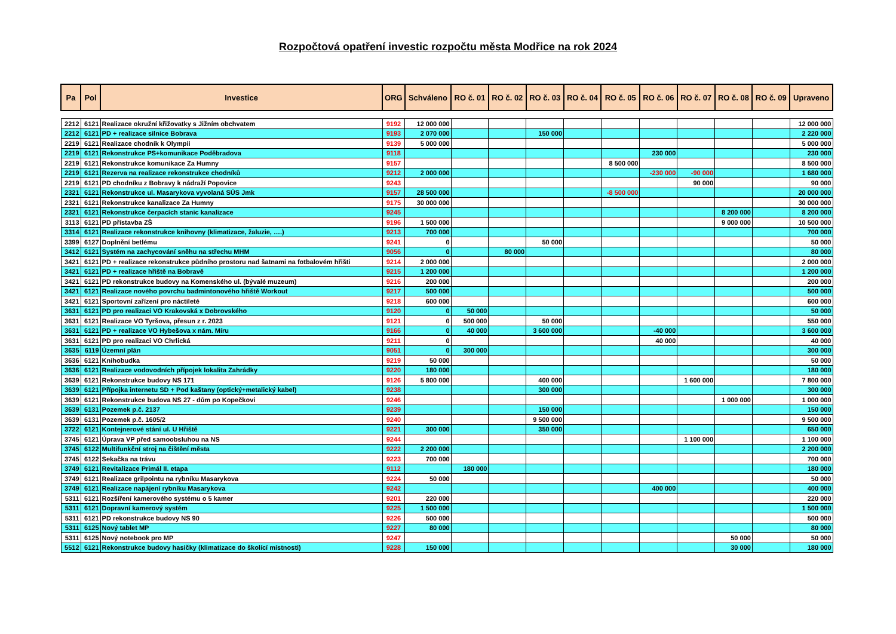Rozpočtová opatření investic rozpočtu města Modřice na rok 2024
| Pa | Pol | Investice | ORG | Schváleno | RO č. 01 | RO č. 02 | RO č. 03 | RO č. 04 | RO č. 05 | RO č. 06 | RO č. 07 | RO č. 08 | RO č. 09 | Upraveno |
| --- | --- | --- | --- | --- | --- | --- | --- | --- | --- | --- | --- | --- | --- | --- |
| 2212 | 6121 | Realizace okružní křižovatky s Jižním obchvatem | 9192 | 12 000 000 | | | | | | | | | | 12 000 000 |
| 2212 | 6121 | PD + realizace silnice Bobrava | 9193 | 2 070 000 | | | 150 000 | | | | | | | 2 220 000 |
| 2219 | 6121 | Realizace chodník k Olympii | 9139 | 5 000 000 | | | | | | | | | | 5 000 000 |
| 2219 | 6121 | Rekonstrukce PS+komunikace Poděbradova | 9118 | | | | | | | 230 000 | | | | 230 000 |
| 2219 | 6121 | Rekonstrukce komunikace Za Humny | 9157 | | | | | | 8 500 000 | | | | | 8 500 000 |
| 2219 | 6121 | Rezerva na realizace rekonstrukce chodníků | 9212 | 2 000 000 | | | | | | -230 000 | -90 000 | | | 1 680 000 |
| 2219 | 6121 | PD chodníku z Bobravy k nádraží Popovice | 9243 | | | | | | | | 90 000 | | | 90 000 |
| 2321 | 6121 | Rekonstrukce ul. Masarykova vyvolaná SÚS Jmk | 9157 | 28 500 000 | | | | | -8 500 000 | | | | | 20 000 000 |
| 2321 | 6121 | Rekonstrukce kanalizace Za Humny | 9175 | 30 000 000 | | | | | | | | | | 30 000 000 |
| 2321 | 6121 | Rekonstrukce čerpacích stanic kanalizace | 9245 | | | | | | | | | 8 200 000 | | 8 200 000 |
| 3113 | 6121 | PD přístavba ZŠ | 9196 | 1 500 000 | | | | | | | | 9 000 000 | | 10 500 000 |
| 3314 | 6121 | Realizace rekonstrukce knihovny (klimatizace, žaluzie, ….) | 9213 | 700 000 | | | | | | | | | | 700 000 |
| 3399 | 6127 | Doplnění betlému | 9241 | 0 | | | 50 000 | | | | | | | 50 000 |
| 3412 | 6121 | Systém na zachycování sněhu na střechu MHM | 9056 | 0 | | 80 000 | | | | | | | | 80 000 |
| 3421 | 6121 | PD + realizace rekonstrukce půdního prostoru nad šatnami na fotbalovém hřišti | 9214 | 2 000 000 | | | | | | | | | | 2 000 000 |
| 3421 | 6121 | PD + realizace hřiště na Bobravě | 9215 | 1 200 000 | | | | | | | | | | 1 200 000 |
| 3421 | 6121 | PD rekonstrukce budovy na Komenského ul. (bývalé muzeum) | 9216 | 200 000 | | | | | | | | | | 200 000 |
| 3421 | 6121 | Realizace nového povrchu badmintonového hřiště Workout | 9217 | 500 000 | | | | | | | | | | 500 000 |
| 3421 | 6121 | Sportovní zařízení pro náctileté | 9218 | 600 000 | | | | | | | | | | 600 000 |
| 3631 | 6121 | PD pro realizaci VO Krakovská x Dobrovského | 9120 | 0 | 50 000 | | | | | | | | | 50 000 |
| 3631 | 6121 | Realizace VO Tyršova, přesun z r. 2023 | 9121 | 0 | 500 000 | | 50 000 | | | | | | | 550 000 |
| 3631 | 6121 | PD + realizace VO Hybešova x nám. Míru | 9166 | 0 | 40 000 | | 3 600 000 | | | -40 000 | | | | 3 600 000 |
| 3631 | 6121 | PD pro realizaci VO Chrlická | 9211 | 0 | | | | | | 40 000 | | | | 40 000 |
| 3635 | 6119 | Územní plán | 9051 | 0 | 300 000 | | | | | | | | | 300 000 |
| 3636 | 6121 | Knihobudka | 9219 | 50 000 | | | | | | | | | | 50 000 |
| 3636 | 6121 | Realizace vodovodních přípojek lokalita Zahrádky | 9220 | 180 000 | | | | | | | | | | 180 000 |
| 3639 | 6121 | Rekonstrukce budovy NS 171 | 9126 | 5 800 000 | | | 400 000 | | | | 1 600 000 | | | 7 800 000 |
| 3639 | 6121 | Přípojka internetu SD + Pod kaštany (optický+metalický kabel) | 9238 | | | | 300 000 | | | | | | | 300 000 |
| 3639 | 6121 | Rekonstrukce budova NS 27 - dům po Kopečkovi | 9246 | | | | | | | | | 1 000 000 | | 1 000 000 |
| 3639 | 6131 | Pozemek p.č. 2137 | 9239 | | | | 150 000 | | | | | | | 150 000 |
| 3639 | 6131 | Pozemek p.č. 1605/2 | 9240 | | | | 9 500 000 | | | | | | | 9 500 000 |
| 3722 | 6121 | Kontejnerové stání ul. U Hřiště | 9221 | 300 000 | | | 350 000 | | | | | | | 650 000 |
| 3745 | 6121 | Úprava VP před samoobsluhou na NS | 9244 | | | | | | | | 1 100 000 | | | 1 100 000 |
| 3745 | 6122 | Multifunkční stroj na čištění města | 9222 | 2 200 000 | | | | | | | | | | 2 200 000 |
| 3745 | 6122 | Sekačka na trávu | 9223 | 700 000 | | | | | | | | | | 700 000 |
| 3749 | 6121 | Revitalizace Primál II. etapa | 9112 | | 180 000 | | | | | | | | | 180 000 |
| 3749 | 6121 | Realizace grilpointu na rybníku Masarykova | 9224 | 50 000 | | | | | | | | | | 50 000 |
| 3749 | 6121 | Realizace napájení rybníku Masarykova | 9242 | | | | | | | 400 000 | | | | 400 000 |
| 5311 | 6121 | Rozšíření kamerového systému o 5 kamer | 9201 | 220 000 | | | | | | | | | | 220 000 |
| 5311 | 6121 | Dopravní kamerový systém | 9225 | 1 500 000 | | | | | | | | | | 1 500 000 |
| 5311 | 6121 | PD rekonstrukce budovy NS 90 | 9226 | 500 000 | | | | | | | | | | 500 000 |
| 5311 | 6125 | Nový tablet MP | 9227 | 80 000 | | | | | | | | | | 80 000 |
| 5311 | 6125 | Nový notebook pro MP | 9247 | | | | | | | | | 50 000 | | 50 000 |
| 5512 | 6121 | Rekonstrukce budovy hasičky (klimatizace do školící místnosti) | 9228 | 150 000 | | | | | | | | 30 000 | | 180 000 |